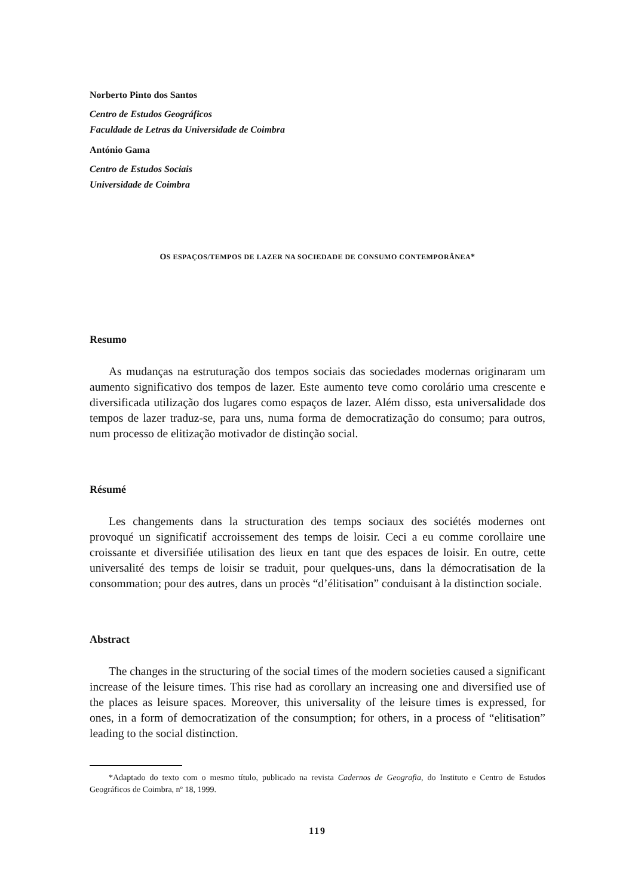Norberto Pinto dos Santos
Centro de Estudos Geográficos
Faculdade de Letras da Universidade de Coimbra
António Gama
Centro de Estudos Sociais
Universidade de Coimbra
OS ESPAÇOS/TEMPOS DE LAZER NA SOCIEDADE DE CONSUMO CONTEMPORÂNEA*
Resumo
As mudanças na estruturação dos tempos sociais das sociedades modernas originaram um aumento significativo dos tempos de lazer. Este aumento teve como corolário uma crescente e diversificada utilização dos lugares como espaços de lazer. Além disso, esta universalidade dos tempos de lazer traduz-se, para uns, numa forma de democratização do consumo; para outros, num processo de elitização motivador de distinção social.
Résumé
Les changements dans la structuration des temps sociaux des sociétés modernes ont provoqué un significatif accroissement des temps de loisir. Ceci a eu comme corollaire une croissante et diversifiée utilisation des lieux en tant que des espaces de loisir. En outre, cette universalité des temps de loisir se traduit, pour quelques-uns, dans la démocratisation de la consommation; pour des autres, dans un procès “d’élitisation” conduisant à la distinction sociale.
Abstract
The changes in the structuring of the social times of the modern societies caused a significant increase of the leisure times. This rise had as corollary an increasing one and diversified use of the places as leisure spaces. Moreover, this universality of the leisure times is expressed, for ones, in a form of democratization of the consumption; for others, in a process of “elitisation” leading to the social distinction.
*Adaptado do texto com o mesmo título, publicado na revista Cadernos de Geografia, do Instituto e Centro de Estudos Geográficos de Coimbra, nº 18, 1999.
119